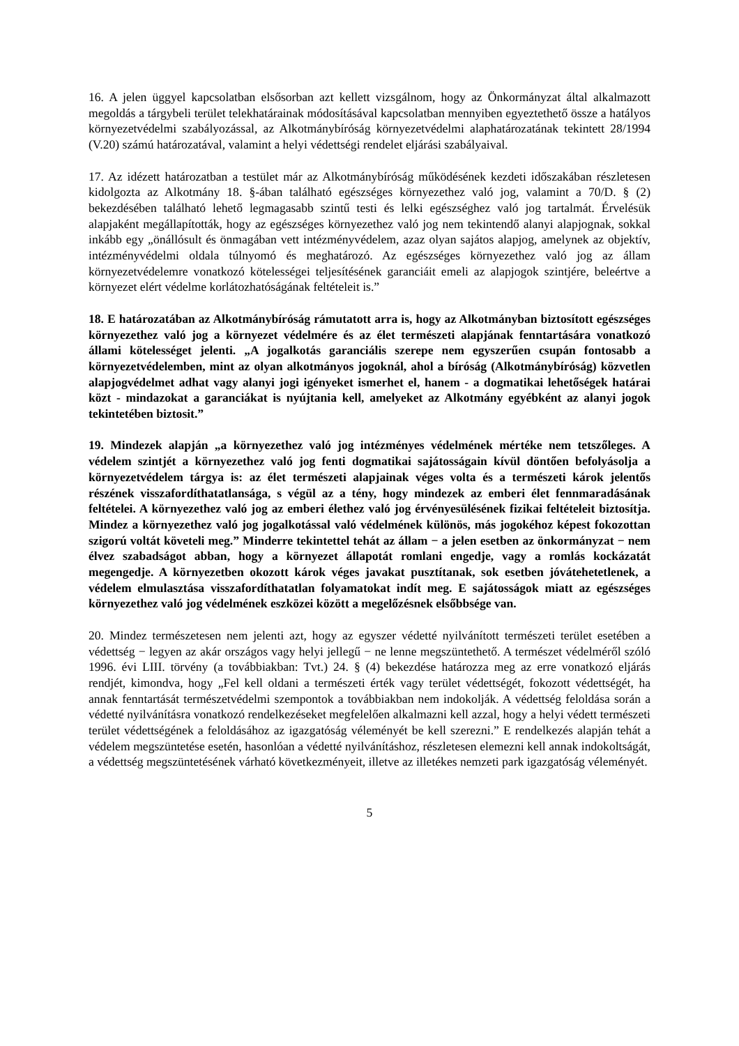16. A jelen üggyel kapcsolatban elsősorban azt kellett vizsgálnom, hogy az Önkormányzat által alkalmazott megoldás a tárgybeli terület telekhatárainak módosításával kapcsolatban mennyiben egyeztethető össze a hatályos környezetvédelmi szabályozással, az Alkotmánybíróság környezetvédelmi alaphatározatának tekintett 28/1994 (V.20) számú határozatával, valamint a helyi védettségi rendelet eljárási szabályaival.
17. Az idézett határozatban a testület már az Alkotmánybíróság működésének kezdeti időszakában részletesen kidolgozta az Alkotmány 18. §-ában található egészséges környezethez való jog, valamint a 70/D. § (2) bekezdésében található lehető legmagasabb szintű testi és lelki egészséghez való jog tartalmát. Érvelésük alapjaként megállapították, hogy az egészséges környezethez való jog nem tekintendő alanyi alapjognak, sokkal inkább egy „önállósult és önmagában vett intézményvédelem, azaz olyan sajátos alapjog, amelynek az objektív, intézményvédelmi oldala túlnyomó és meghatározó. Az egészséges környezethez való jog az állam környezetvédelemre vonatkozó kötelességei teljesítésének garanciáit emeli az alapjogok szintjére, beleértve a környezet elért védelme korlátozhatóságának feltételeit is.”
18. E határozatában az Alkotmánybíróság rámutatott arra is, hogy az Alkotmányban biztosított egészséges környezethez való jog a környezet védelmére és az élet természeti alapjának fenntartására vonatkozó állami kötelességet jelenti. „A jogalkotás garanciális szerepe nem egyszerűen csupán fontosabb a környezetvédelemben, mint az olyan alkotmányos jogoknál, ahol a bíróság (Alkotmánybíróság) közvetlen alapjogvédelmet adhat vagy alanyi jogi igényeket ismerhet el, hanem - a dogmatikai lehetőségek határai közt - mindazokat a garanciákat is nyújtania kell, amelyeket az Alkotmány egyébként az alanyi jogok tekintetében biztosit.”
19. Mindezek alapján „a környezethez való jog intézményes védelmének mértéke nem tetszőleges. A védelem szintjét a környezethez való jog fenti dogmatikai sajátosságain kívül döntően befolyásolja a környezetvédelem tárgya is: az élet természeti alapjainak véges volta és a természeti károk jelentős részének visszafordíthatatlansága, s végül az a tény, hogy mindezek az emberi élet fennmaradásának feltételei. A környezethez való jog az emberi élethez való jog érvényesülésének fizikai feltételeit biztosítja. Mindez a környezethez való jog jogalkotással való védelmének különös, más jogokéhoz képest fokozottan szigorú voltát követeli meg.” Minderre tekintettel tehát az állam − a jelen esetben az önkormányzat − nem élvez szabadságot abban, hogy a környezet állapotát romlani engedje, vagy a romlás kockázatát megengedje. A környezetben okozott károk véges javakat pusztítanak, sok esetben jóvátehetetlenek, a védelem elmulasztása visszafordíthatatlan folyamatokat indít meg. E sajátosságok miatt az egészséges környezethez való jog védelmének eszközei között a megelőzésnek elsőbbsége van.
20. Mindez természetesen nem jelenti azt, hogy az egyszer védetté nyilvánított természeti terület esetében a védettség − legyen az akár országos vagy helyi jellegű − ne lenne megszüntethető. A természet védelméről szóló 1996. évi LIII. törvény (a továbbiakban: Tvt.) 24. § (4) bekezdése határozza meg az erre vonatkozó eljárás rendjét, kimondva, hogy „Fel kell oldani a természeti érték vagy terület védettségét, fokozott védettségét, ha annak fenntartását természetvédelmi szempontok a továbbiakban nem indokolják. A védettség feloldása során a védetté nyilvánításra vonatkozó rendelkezéseket megfelelően alkalmazni kell azzal, hogy a helyi védett természeti terület védettségének a feloldásához az igazgatóság véleményét be kell szerezni.” E rendelkezés alapján tehát a védelem megszüntetése esetén, hasonlóan a védetté nyilvánításhoz, részletesen elemezni kell annak indokoltságát, a védettség megszüntetésének várható következményeit, illetve az illetékes nemzeti park igazgatóság véleményét.
5